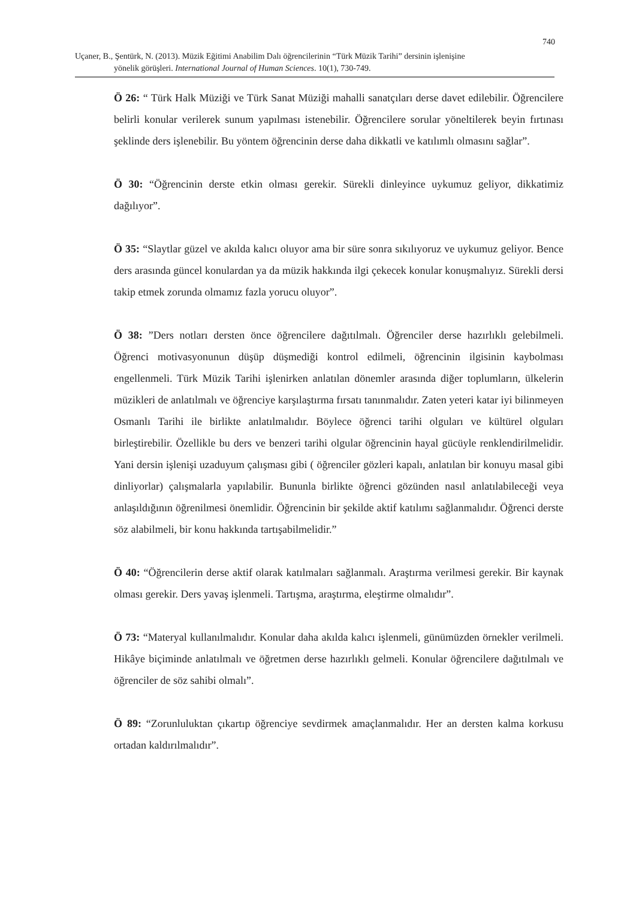740
Uçaner, B., Şentürk, N. (2013). Müzik Eğitimi Anabilim Dalı öğrencilerinin “Türk Müzik Tarihi” dersinin işlenişine
yönelik görüşleri. International Journal of Human Sciences. 10(1), 730-749.
Ö 26: “ Türk Halk Müziği ve Türk Sanat Müziği mahalli sanatçıları derse davet edilebilir. Öğrencilere belirli konular verilerek sunum yapılması istenebilir. Öğrencilere sorular yöneltilerek beyin fırtınası şeklinde ders işlenebilir. Bu yöntem öğrencinin derse daha dikkatli ve katılımlı olmasını sağlar”.
Ö 30: “Öğrencinin derste etkin olması gerekir. Sürekli dinleyince uykumuz geliyor, dikkatimiz dağılıyor”.
Ö 35: “Slaytlar güzel ve akılda kalıcı oluyor ama bir süre sonra sıkılıyoruz ve uykumuz geliyor. Bence ders arasında güncel konulardan ya da müzik hakkında ilgi çekecek konular konuşmalıyız. Sürekli dersi takip etmek zorunda olmamız fazla yorucu oluyor”.
Ö 38: ”Ders notları dersten önce öğrencilere dağıtılmalı. Öğrenciler derse hazırlıklı gelebilmeli. Öğrenci motivasyonunun düşüp düşmediği kontrol edilmeli, öğrencinin ilgisinin kaybolması engellenmeli. Türk Müzik Tarihi işlenirken anlatılan dönemler arasında diğer toplumların, ülkelerin müzikleri de anlatılmalı ve öğrenciye karşılaştırma fırsatı tanınmalıdır. Zaten yeteri katar iyi bilinmeyen Osmanlı Tarihi ile birlikte anlatılmalıdır. Böylece öğrenci tarihi olguları ve kültürel olguları birleştirebilir. Özellikle bu ders ve benzeri tarihi olgular öğrencinin hayal gücüyle renklendirilmelidir. Yani dersin işlenişi uzaduyum çalışması gibi ( öğrenciler gözleri kapalı, anlatılan bir konuyu masal gibi dinliyorlar) çalışmalarla yapılabilir. Bununla birlikte öğrenci gözünden nasıl anlatılabileceği veya anlaşıldığının öğrenilmesi önemlidir. Öğrencinin bir şekilde aktif katılımı sağlanmalıdır. Öğrenci derste söz alabilmeli, bir konu hakkında tartışabilmelidir.”
Ö 40: “Öğrencilerin derse aktif olarak katılmaları sağlanmalı. Araştırma verilmesi gerekir. Bir kaynak olması gerekir. Ders yavaş işlenmeli. Tartışma, araştırma, eleştirme olmalıdır”.
Ö 73: “Materyal kullanılmalıdır. Konular daha akılda kalıcı işlenmeli, günümüzden örnekler verilmeli. Hikâye biçiminde anlatılmalı ve öğretmen derse hazırlıklı gelmeli. Konular öğrencilere dağıtılmalı ve öğrenciler de söz sahibi olmalı”.
Ö 89: “Zorunluluktan çıkartıp öğrenciye sevdirmek amaçlanmalıdır. Her an dersten kalma korkusu ortadan kaldırılmalıdır”.